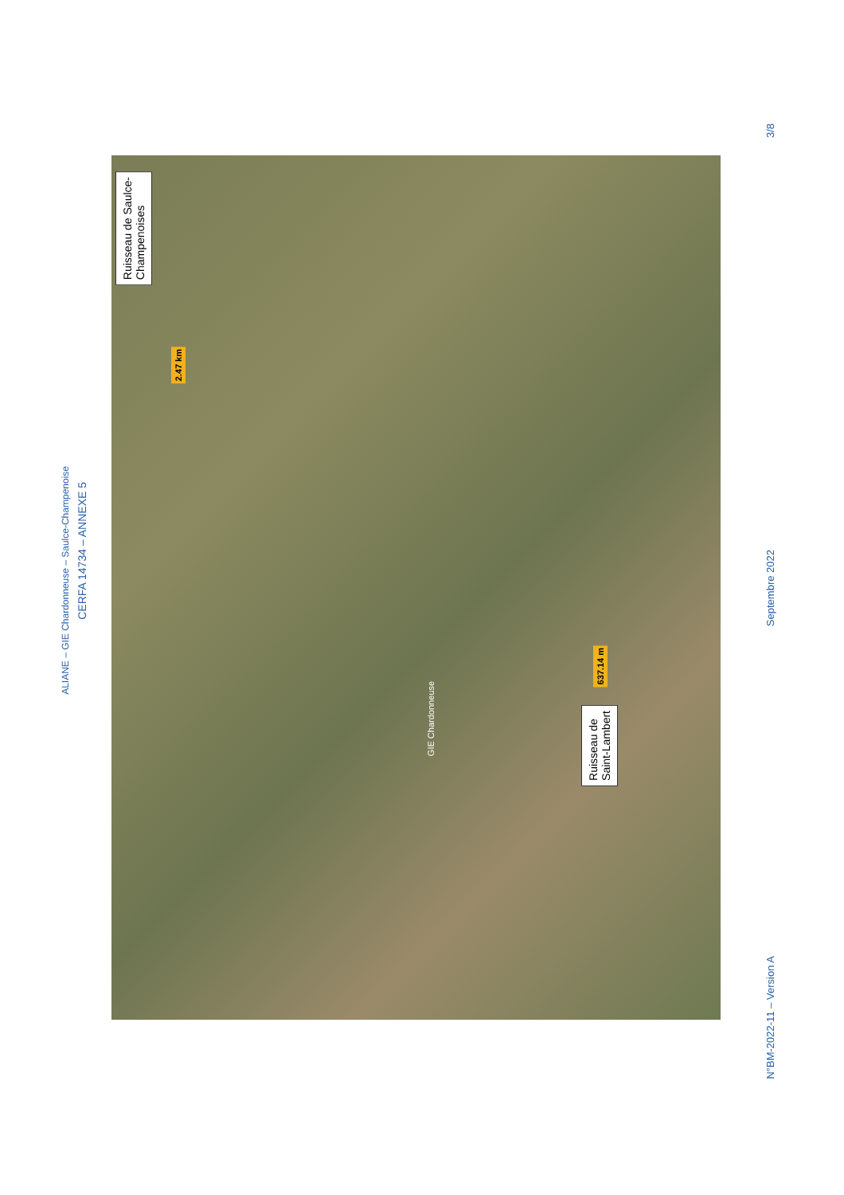ALIANE – GIE Chardonneuse – Saulce-Champenoise
CERFA 14734 – ANNEXE 5
Ruisseau de Saulce-
Champenoises
2.47 km
GIE Chardonneuse
637.14 m
Ruisseau de
Saint-Lambert
3/8
Septembre 2022
N°BM-2022-11 – Version A